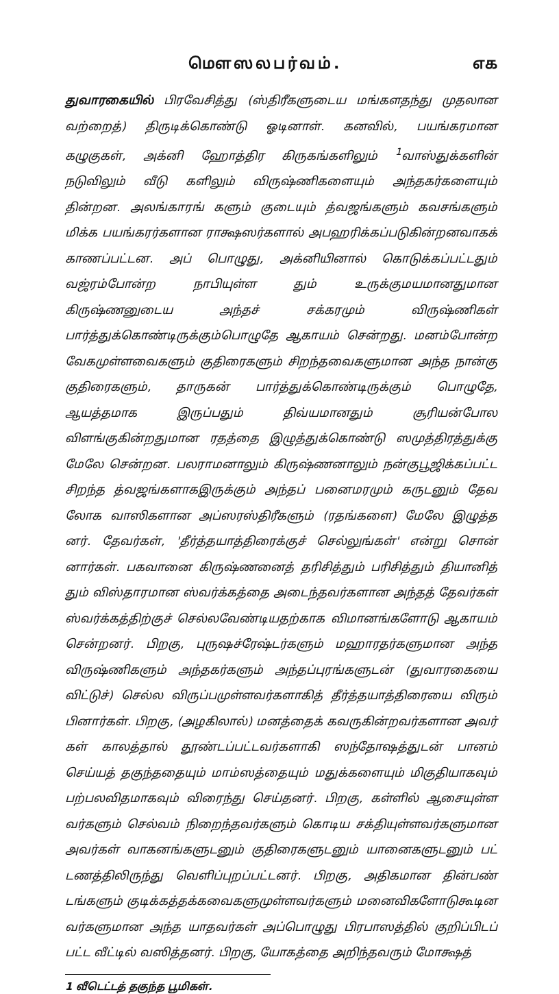மௌஸலபர்வம். ௭௧
துவாரகையில் பிரவேசித்து (ஸ்திரீகளுடைய மங்களதந்து முதலான வற்றைத்) திருடிக்கொண்டு ஓடினாள். கனவில், பயங்கரமான கழுகுகள், அக்னி ஹோத்திர கிருகங்களிலும் <sup>1</sup>வாஸ்துக்களின் நடுவிலும் வீடு களிலும் விருஷ்ணிகளையும் அந்தகர்களையும் தின்றன. அலங்காரங் களும் குடையும் த்வஜங்களும் கவசங்களும் மிக்க பயங்கரர்களான ராக்ஷஸர்களால் அபஹரிக்கப்படுகின்றனவாகக் காணப்பட்டன. அப் பொழுது, அக்னியினால் கொடுக்கப்பட்டதும் வஜ்ரம்போன்ற நாபியுள்ள தும் உருக்குமயமானதுமான கிருஷ்ணனுடைய அந்தச் சக்கரமும் விருஷ்ணிகள் பார்த்துக்கொண்டிருக்கும்பொழுதே ஆகாயம் சென்றது. மனம்போன்ற வேகமுள்ளவைகளும் குதிரைகளும் சிறந்தவைகளுமான அந்த நான்கு குதிரைகளும், தாருகன் பார்த்துக்கொண்டிருக்கும் பொழுதே, ஆயத்தமாக இருப்பதும் திவ்யமானதும் சூரியன்போல விளங்குகின்றதுமான ரதத்தை இழுத்துக்கொண்டு ஸமுத்திரத்துக்கு மேலே சென்றன. பலராமனாலும் கிருஷ்ணனாலும் நன்குபூஜிக்கப்பட்ட சிறந்த த்வஜங்களாகஇருக்கும் அந்தப் பனைமரமும் கருடனும் தேவ லோக வாஸிகளான அப்ஸரஸ்திரீகளும் (ரதங்களை) மேலே இழுத்த னர். தேவர்கள், 'தீர்த்தயாத்திரைக்குச் செல்லுங்கள்' என்று சொன் னார்கள். பகவானை கிருஷ்ணனைத் தரிசித்தும் பரிசித்தும் தியானித் தும் விஸ்தாரமான ஸ்வர்க்கத்தை அடைந்தவர்களான அந்தத் தேவர்கள் ஸ்வர்க்கத்திற்குச் செல்லவேண்டியதற்காக விமானங்களோடு ஆகாயம் சென்றனர். பிறகு, புருஷச்ரேஷ்டர்களும் மஹாரதர்களுமான அந்த விருஷ்ணிகளும் அந்தகர்களும் அந்தப்புரங்களுடன் (துவாரகையை விட்டுச்) செல்ல விருப்பமுள்ளவர்களாகித் தீர்த்தயாத்திரையை விரும் பினார்கள். பிறகு, (அழகிலால்) மனத்தைக் கவருகின்றவர்களான அவர் கள் காலத்தால் தூண்டப்பட்டவர்களாகி ஸந்தோஷத்துடன் பானம் செய்யத் தகுந்ததையும் மாம்ஸத்தையும் மதுக்களையும் மிகுதியாகவும் பற்பலவிதமாகவும் விரைந்து செய்தனர். பிறகு, கள்ளில் ஆசையுள்ள வர்களும் செல்வம் நிறைந்தவர்களும் கொடிய சக்தியுள்ளவர்களுமான அவர்கள் வாகனங்களுடனும் குதிரைகளுடனும் யானைகளுடனும் பட் டணத்திலிருந்து வெளிப்புறப்பட்டனர். பிறகு, அதிகமான தின்பண் டங்களும் குடிக்கத்தக்கவைகளுமுள்ளவர்களும் மனைவிகளோடுகூடின வர்களுமான அந்த யாதவர்கள் அப்பொழுது பிரபாஸத்தில் குறிப்பிடப் பட்ட வீட்டில் வஸித்தனர். பிறகு, யோகத்தை அறிந்தவரும் மோக்ஷத்
1 வீடெட்டத் தகுந்த பூமிகள்.